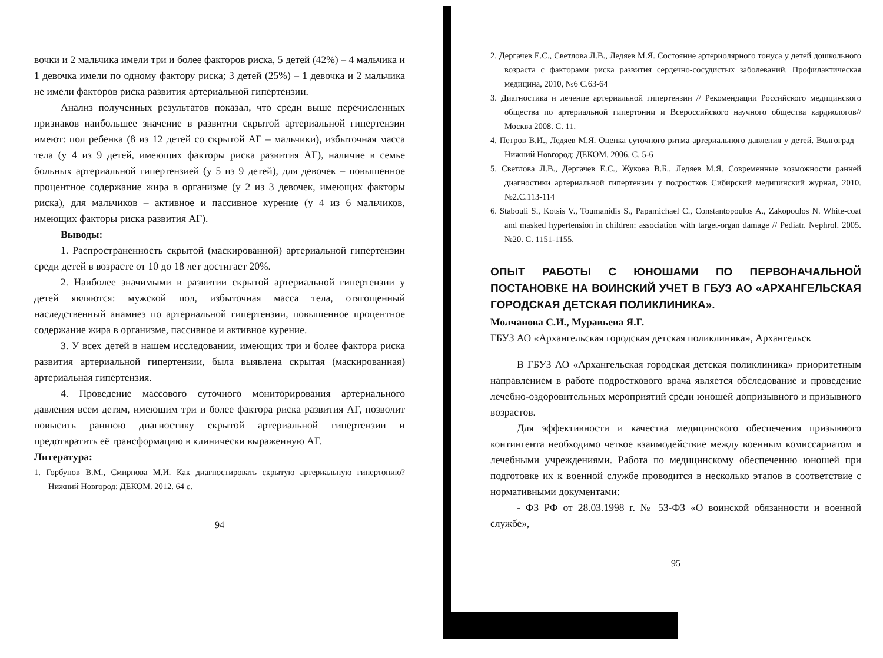вочки и 2 мальчика имели три и более факторов риска, 5 детей (42%) – 4 мальчика и 1 девочка имели по одному фактору риска; 3 детей (25%) – 1 девочка и 2 мальчика не имели факторов риска развития артериальной гипертензии.
Анализ полученных результатов показал, что среди выше перечисленных признаков наибольшее значение в развитии скрытой артериальной гипертензии имеют: пол ребенка (8 из 12 детей со скрытой АГ – мальчики), избыточная масса тела (у 4 из 9 детей, имеющих факторы риска развития АГ), наличие в семье больных артериальной гипертензией (у 5 из 9 детей), для девочек – повышенное процентное содержание жира в организме (у 2 из 3 девочек, имеющих факторы риска), для мальчиков – активное и пассивное курение (у 4 из 6 мальчиков, имеющих факторы риска развития АГ).
Выводы:
1. Распространенность скрытой (маскированной) артериальной гипертензии среди детей в возрасте от 10 до 18 лет достигает 20%.
2. Наиболее значимыми в развитии скрытой артериальной гипертензии у детей являются: мужской пол, избыточная масса тела, отягощенный наследственный анамнез по артериальной гипертензии, повышенное процентное содержание жира в организме, пассивное и активное курение.
3. У всех детей в нашем исследовании, имеющих три и более фактора риска развития артериальной гипертензии, была выявлена скрытая (маскированная) артериальная гипертензия.
4. Проведение массового суточного мониторирования артериального давления всем детям, имеющим три и более фактора риска развития АГ, позволит повысить раннюю диагностику скрытой артериальной гипертензии и предотвратить её трансформацию в клинически выраженную АГ.
Литература:
1. Горбунов В.М., Смирнова М.И. Как диагностировать скрытую артериальную гипертонию? Нижний Новгород: ДЕКОМ. 2012. 64 с.
94
2. Дергачев Е.С., Светлова Л.В., Ледяев М.Я. Состояние артериолярного тонуса у детей дошкольного возраста с факторами риска развития сердечно-сосудистых заболеваний. Профилактическая медицина, 2010, №6 С.63-64
3. Диагностика и лечение артериальной гипертензии // Рекомендации Российского медицинского общества по артериальной гипертонии и Всероссийского научного общества кардиологов// Москва 2008. С. 11.
4. Петров В.И., Ледяев М.Я. Оценка суточного ритма артериального давления у детей. Волгоград – Нижний Новгород: ДЕКОМ. 2006. С. 5-6
5. Светлова Л.В., Дергачев Е.С., Жукова В.Б., Ледяев М.Я. Современные возможности ранней диагностики артериальной гипертензии у подростков Сибирский медицинский журнал, 2010. №2.С.113-114
6. Stabouli S., Kotsis V., Toumanidis S., Papamichael C., Constantopoulos A., Zakopoulos N. White-coat and masked hypertension in children: association with target-organ damage // Pediatr. Nephrol. 2005. №20. С. 1151-1155.
ОПЫТ РАБОТЫ С ЮНОШАМИ ПО ПЕРВОНАЧАЛЬНОЙ ПОСТАНОВКЕ НА ВОИНСКИЙ УЧЕТ В ГБУЗ АО «АРХАНГЕЛЬСКАЯ ГОРОДСКАЯ ДЕТСКАЯ ПОЛИКЛИНИКА».
Молчанова С.И., Муравьева Я.Г.
ГБУЗ АО «Архангельская городская детская поликлиника», Архангельск
В ГБУЗ АО «Архангельская городская детская поликлиника» приоритетным направлением в работе подросткового врача является обследование и проведение лечебно-оздоровительных мероприятий среди юношей допризывного и призывного возрастов.
Для эффективности и качества медицинского обеспечения призывного контингента необходимо четкое взаимодействие между военным комиссариатом и лечебными учреждениями. Работа по медицинскому обеспечению юношей при подготовке их к военной службе проводится в несколько этапов в соответствие с нормативными документами:
- ФЗ РФ от 28.03.1998 г. № 53-ФЗ «О воинской обязанности и военной службе»,
95